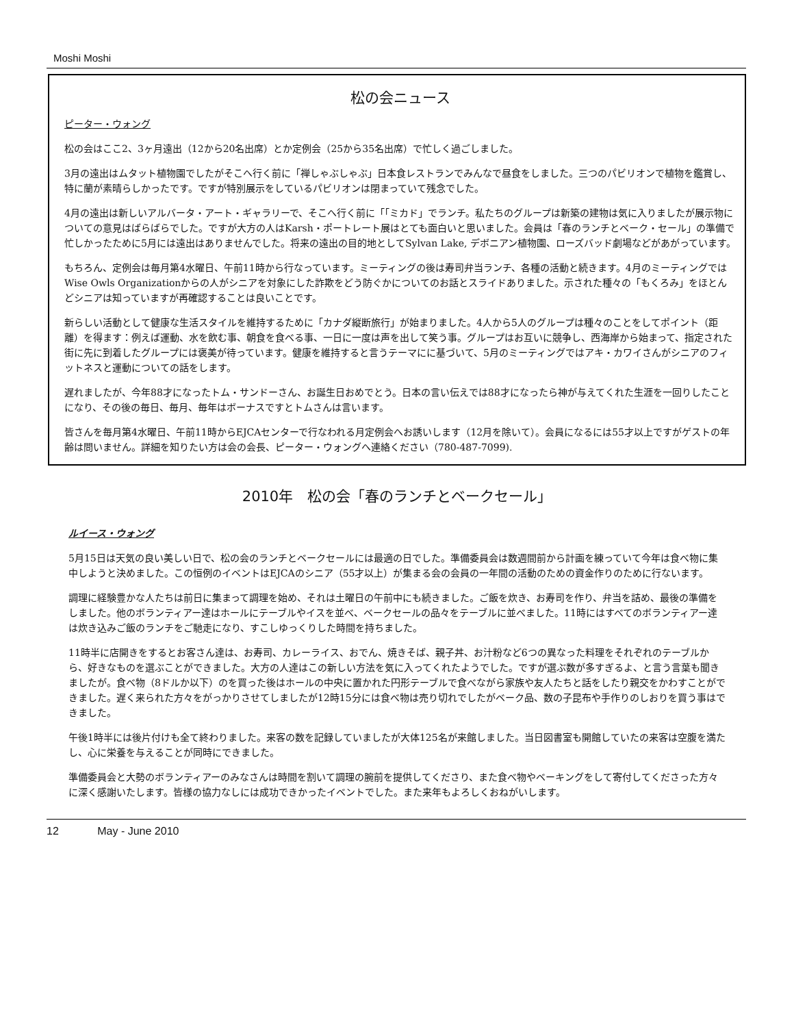Moshi Moshi
松の会ニュース
ピーター・ウォング
松の会はここ2、3ヶ月遠出（12から20名出席）とか定例会（25から35名出席）で忙しく過ごしました。
3月の遠出はムタット植物園でしたがそこへ行く前に「禅しゃぶしゃぶ」日本食レストランでみんなで昼食をしました。三つのパビリオンで植物を鑑賞し、特に蘭が素晴らしかったです。ですが特別展示をしているパビリオンは閉まっていて残念でした。
4月の遠出は新しいアルバータ・アート・ギャラリーで、そこへ行く前に「「ミカド」でランチ。私たちのグループは新築の建物は気に入りましたが展示物についての意見はばらばらでした。ですが大方の人はKarsh・ポートレート展はとても面白いと思いました。会員は「春のランチとベーク・セール」の準備で忙しかったために5月には遠出はありませんでした。将来の遠出の目的地としてSylvan Lake, デボニアン植物園、ローズバッド劇場などがあがっています。
もちろん、定例会は毎月第4水曜日、午前11時から行なっています。ミーティングの後は寿司弁当ランチ、各種の活動と続きます。4月のミーティングではWise Owls Organizationからの人がシニアを対象にした詐欺をどう防ぐかについてのお話とスライドありました。示された種々の「もくろみ」をほとんどシニアは知っていますが再確認することは良いことです。
新らしい活動として健康な生活スタイルを維持するために「カナダ縦断旅行」が始まりました。4人から5人のグループは種々のことをしてポイント（距離）を得ます：例えば運動、水を飲む事、朝食を食べる事、一日に一度は声を出して笑う事。グループはお互いに競争し、西海岸から始まって、指定された街に先に到着したグループには褒美が待っています。健康を維持すると言うテーマにに基づいて、5月のミーティングではアキ・カワイさんがシニアのフィットネスと運動についての話をします。
遅れましたが、今年88才になったトム・サンドーさん、お誕生日おめでとう。日本の言い伝えでは88才になったら神が与えてくれた生涯を一回りしたことになり、その後の毎日、毎月、毎年はボーナスですとトムさんは言います。
皆さんを毎月第4水曜日、午前11時からEJCAセンターで行なわれる月定例会へお誘いします（12月を除いて）。会員になるには55才以上ですがゲストの年齢は問いません。詳細を知りたい方は会の会長、ピーター・ウォングへ連絡ください（780-487-7099).
2010年　松の会「春のランチとベークセール」
ルイース・ウォング
5月15日は天気の良い美しい日で、松の会のランチとベークセールには最適の日でした。準備委員会は数週間前から計画を練っていて今年は食べ物に集中しようと決めました。この恒例のイベントはEJCAのシニア（55才以上）が集まる会の会員の一年間の活動のための資金作りのために行ないます。
調理に経験豊かな人たちは前日に集まって調理を始め、それは土曜日の午前中にも続きました。ご飯を炊き、お寿司を作り、弁当を詰め、最後の準備をしました。他のボランティアー達はホールにテーブルやイスを並べ、ベークセールの品々をテーブルに並べました。11時にはすべてのボランティアー達は炊き込みご飯のランチをご馳走になり、すこしゆっくりした時間を持ちました。
11時半に店開きをするとお客さん達は、お寿司、カレーライス、おでん、焼きそば、親子丼、お汁粉など6つの異なった料理をそれぞれのテーブルから、好きなものを選ぶことができました。大方の人達はこの新しい方法を気に入ってくれたようでした。ですが選ぶ数が多すぎるよ、と言う言葉も聞きましたが。食べ物（8ドルか以下）のを買った後はホールの中央に置かれた円形テーブルで食べながら家族や友人たちと話をしたり親交をかわすことができました。遅く来られた方々をがっかりさせてしましたが12時15分には食べ物は売り切れでしたがベーク品、数の子昆布や手作りのしおりを買う事はできました。
午後1時半には後片付けも全て終わりました。来客の数を記録していましたが大体125名が来館しました。当日図書室も開館していたの来客は空腹を満たし、心に栄養を与えることが同時にできました。
準備委員会と大勢のボランティアーのみなさんは時間を割いて調理の腕前を提供してくださり、また食べ物やベーキングをして寄付してくださった方々に深く感謝いたします。皆様の協力なしには成功できかったイベントでした。また来年もよろしくおねがいします。
12 May - June 2010